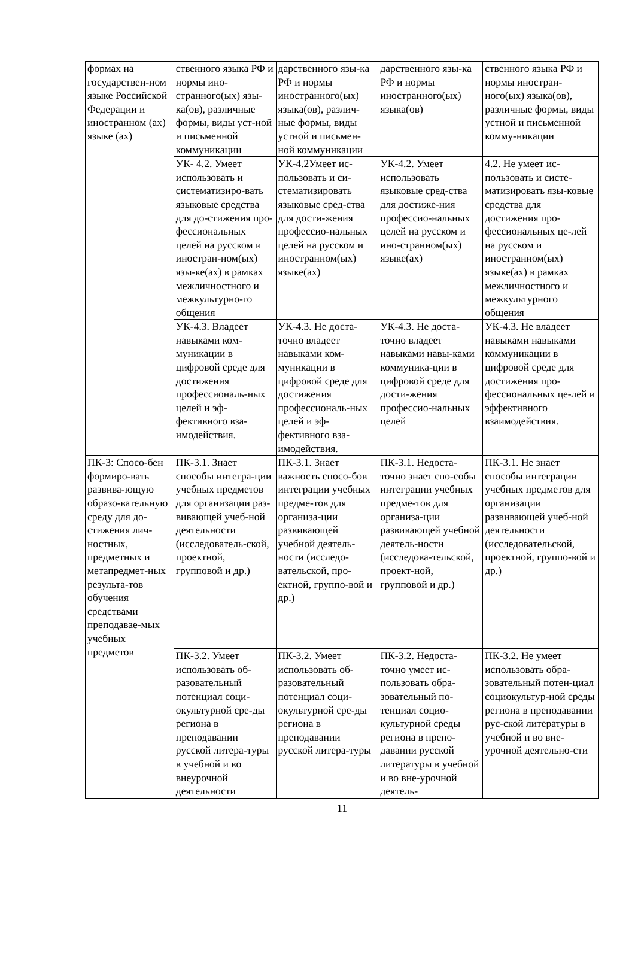| формах на государствен-ном языке Российской Федерации и иностранном (ах) языке (ах) | ственного языка РФ и нормы ино-странного(ых) язы-ка(ов), различные формы, виды уст-ной и письменной коммуникации | дарственного язы-ка РФ и нормы иностранного(ых) языка(ов), различ-ные формы, виды устной и письмен-ной коммуникации | дарственного язы-ка РФ и нормы иностранного(ых) языка(ов) | ственного языка РФ и нормы иностран-ного(ых) языка(ов), различные формы, виды устной и письменной комму-никации |
| | УК- 4.2. Умеет использовать и систематизиро-вать языковые средства для до-стижения про-фессиональных целей на русском и иностран-ном(ых) язы-ке(ах) в рамках межличностного и межкультурно-го общения | УК-4.2Умеет ис-пользовать и си-стематизировать языковые сред-ства для дости-жения профессио-нальных целей на русском и иностранном(ых) языке(ах) | УК-4.2. Умеет использовать языковые сред-ства для достиже-ния профессио-нальных целей на русском и ино-странном(ых) языке(ах) | 4.2. Не умеет ис-пользовать и систе-матизировать язы-ковые средства для достижения про-фессиональных це-лей на русском и иностранном(ых) языке(ах) в рамках межличностного и межкультурного общения |
| | УК-4.3. Владеет навыками ком-муникации в цифровой среде для достижения профессиональ-ных целей и эф-фективного вза-имодействия. | УК-4.3. Не доста-точно владеет навыками ком-муникации в цифровой среде для достижения профессиональ-ных целей и эф-фективного вза-имодействия. | УК-4.3. Не доста-точно владеет навыками навы-ками коммуника-ции в цифровой среде для дости-жения профессио-нальных целей | УК-4.3. Не владеет навыками навыками коммуникации в цифровой среде для достижения про-фессиональных це-лей и эффективного взаимодействия. |
| ПК-3: Спосо-бен формиро-вать развива-ющую образо-вательную среду для до-стижения лич-ностных, предметных и метапредмет-ных результа-тов обучения средствами преподавае-мых учебных предметов | ПК-3.1. Знает способы интегра-ции учебных предметов для организации раз-вивающей учеб-ной деятельности (исследователь-ской, проектной, групповой и др.) | ПК-3.1. Знает важность спосо-бов интеграции учебных предме-тов для организа-ции развивающей учебной деятель-ности (исследо-вательской, про-ектной, группо-вой и др.) | ПК-3.1. Недоста-точно знает спо-собы интеграции учебных предме-тов для организа-ции развивающей учебной деятель-ности (исследова-тельской, проект-ной, групповой и др.) | ПК-3.1. Не знает способы интеграции учебных предметов для организации развивающей учеб-ной деятельности (исследовательской, проектной, группо-вой и др.) |
| | ПК-3.2. Умеет использовать об-разовательный потенциал соци-окультурной сре-ды региона в преподавании русской литера-туры в учебной и во внеурочной деятельности | ПК-3.2. Умеет использовать об-разовательный потенциал соци-окультурной сре-ды региона в преподавании русской литера-туры | ПК-3.2. Недоста-точно умеет ис-пользовать обра-зовательный по-тенциал социо-культурной среды региона в препо-давании русской литературы в учебной и во вне-урочной деятель- | ПК-3.2. Не умеет использовать обра-зовательный потен-циал социокультур-ной среды региона в преподавании рус-ской литературы в учебной и во вне-урочной деятельно-сти |
11